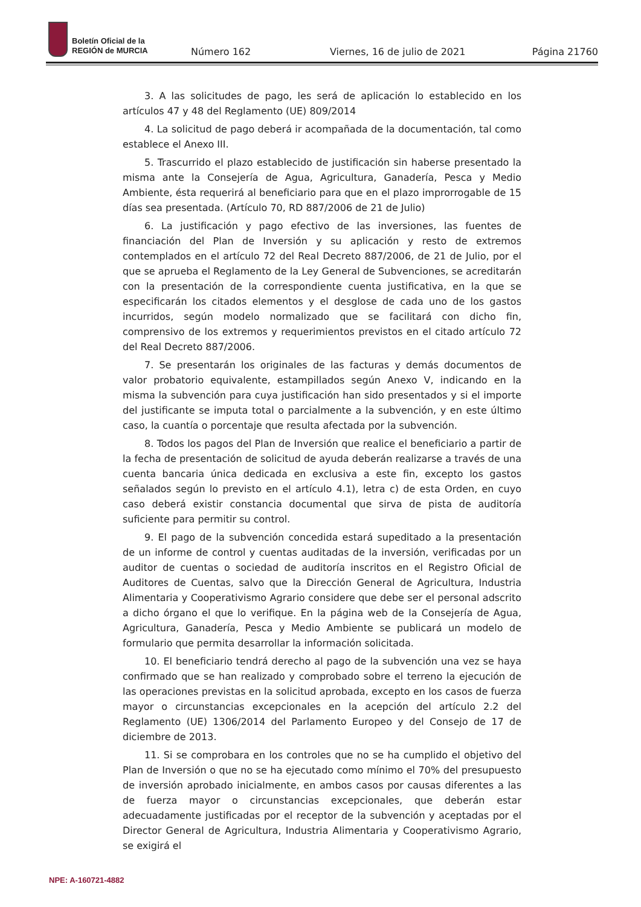Boletín Oficial de la
REGIÓN de MURCIA
Número 162 Viernes, 16 de julio de 2021 Página 21760
3. A las solicitudes de pago, les será de aplicación lo establecido en los artículos 47 y 48 del Reglamento (UE) 809/2014
4. La solicitud de pago deberá ir acompañada de la documentación, tal como establece el Anexo III.
5. Trascurrido el plazo establecido de justificación sin haberse presentado la misma ante la Consejería de Agua, Agricultura, Ganadería, Pesca y Medio Ambiente, ésta requerirá al beneficiario para que en el plazo improrrogable de 15 días sea presentada. (Artículo 70, RD 887/2006 de 21 de Julio)
6. La justificación y pago efectivo de las inversiones, las fuentes de financiación del Plan de Inversión y su aplicación y resto de extremos contemplados en el artículo 72 del Real Decreto 887/2006, de 21 de Julio, por el que se aprueba el Reglamento de la Ley General de Subvenciones, se acreditarán con la presentación de la correspondiente cuenta justificativa, en la que se especificarán los citados elementos y el desglose de cada uno de los gastos incurridos, según modelo normalizado que se facilitará con dicho fin, comprensivo de los extremos y requerimientos previstos en el citado artículo 72 del Real Decreto 887/2006.
7. Se presentarán los originales de las facturas y demás documentos de valor probatorio equivalente, estampillados según Anexo V, indicando en la misma la subvención para cuya justificación han sido presentados y si el importe del justificante se imputa total o parcialmente a la subvención, y en este último caso, la cuantía o porcentaje que resulta afectada por la subvención.
8. Todos los pagos del Plan de Inversión que realice el beneficiario a partir de la fecha de presentación de solicitud de ayuda deberán realizarse a través de una cuenta bancaria única dedicada en exclusiva a este fin, excepto los gastos señalados según lo previsto en el artículo 4.1), letra c) de esta Orden, en cuyo caso deberá existir constancia documental que sirva de pista de auditoría suficiente para permitir su control.
9. El pago de la subvención concedida estará supeditado a la presentación de un informe de control y cuentas auditadas de la inversión, verificadas por un auditor de cuentas o sociedad de auditoría inscritos en el Registro Oficial de Auditores de Cuentas, salvo que la Dirección General de Agricultura, Industria Alimentaria y Cooperativismo Agrario considere que debe ser el personal adscrito a dicho órgano el que lo verifique. En la página web de la Consejería de Agua, Agricultura, Ganadería, Pesca y Medio Ambiente se publicará un modelo de formulario que permita desarrollar la información solicitada.
10. El beneficiario tendrá derecho al pago de la subvención una vez se haya confirmado que se han realizado y comprobado sobre el terreno la ejecución de las operaciones previstas en la solicitud aprobada, excepto en los casos de fuerza mayor o circunstancias excepcionales en la acepción del artículo 2.2 del Reglamento (UE) 1306/2014 del Parlamento Europeo y del Consejo de 17 de diciembre de 2013.
11. Si se comprobara en los controles que no se ha cumplido el objetivo del Plan de Inversión o que no se ha ejecutado como mínimo el 70% del presupuesto de inversión aprobado inicialmente, en ambos casos por causas diferentes a las de fuerza mayor o circunstancias excepcionales, que deberán estar adecuadamente justificadas por el receptor de la subvención y aceptadas por el Director General de Agricultura, Industria Alimentaria y Cooperativismo Agrario, se exigirá el
NPE: A-160721-4882